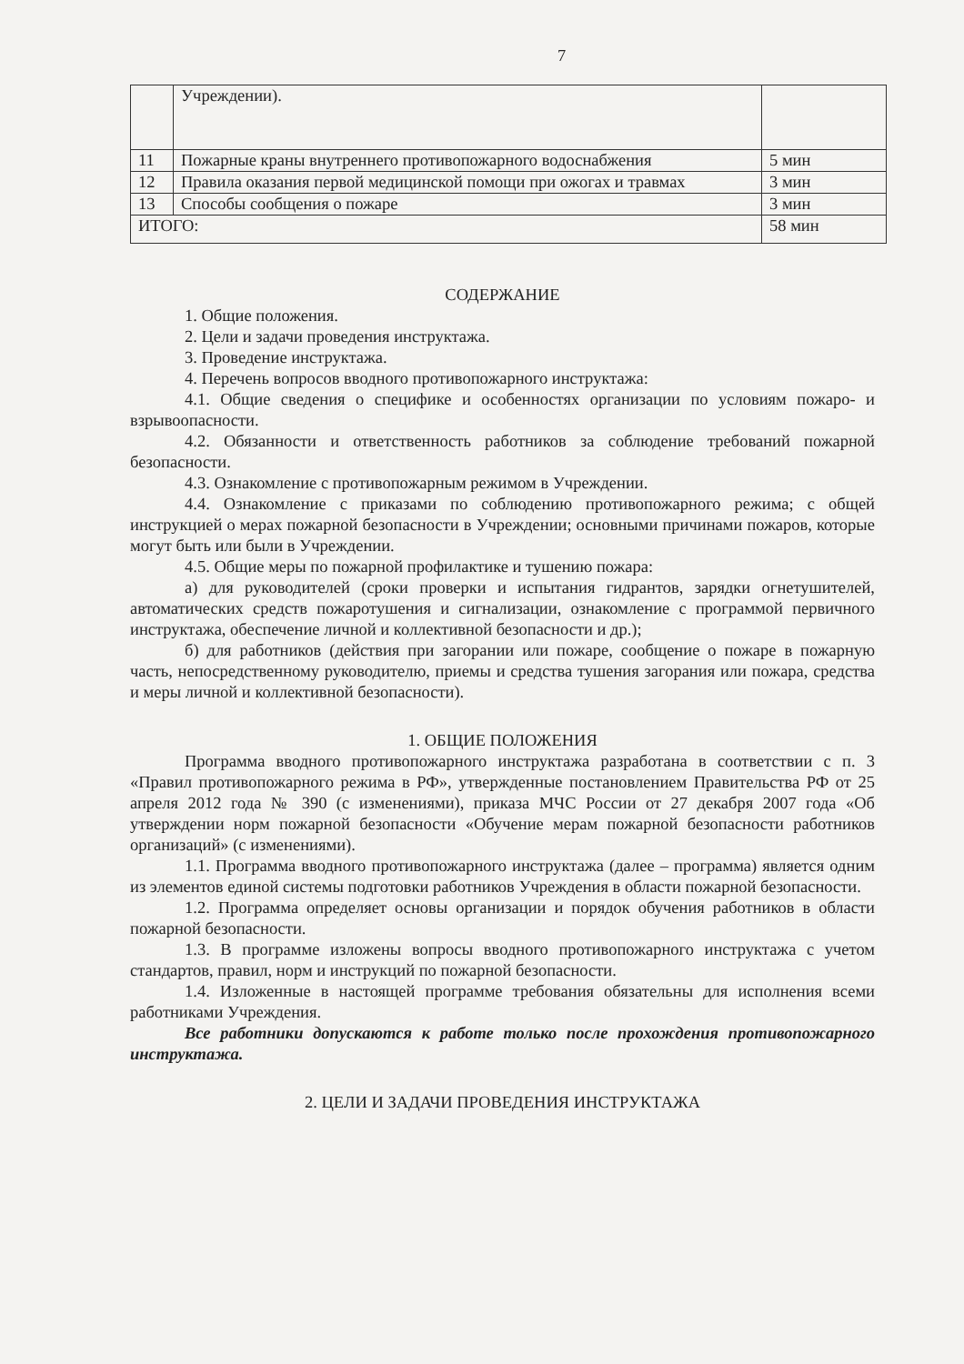7
| | Учреждении). | |
| 11 | Пожарные краны внутреннего противопожарного водоснабжения | 5 мин |
| 12 | Правила оказания первой медицинской помощи при ожогах и травмах | 3 мин |
| 13 | Способы сообщения о пожаре | 3 мин |
| ИТОГО: | | 58 мин |
СОДЕРЖАНИЕ
1. Общие положения.
2. Цели и задачи проведения инструктажа.
3. Проведение инструктажа.
4. Перечень вопросов вводного противопожарного инструктажа:
4.1. Общие сведения о специфике и особенностях организации по условиям пожаро- и взрывоопасности.
4.2. Обязанности и ответственность работников за соблюдение требований пожарной безопасности.
4.3. Ознакомление с противопожарным режимом в Учреждении.
4.4. Ознакомление с приказами по соблюдению противопожарного режима; с общей инструкцией о мерах пожарной безопасности в Учреждении; основными причинами пожаров, которые могут быть или были в Учреждении.
4.5. Общие меры по пожарной профилактике и тушению пожара:
а) для руководителей (сроки проверки и испытания гидрантов, зарядки огнетушителей, автоматических средств пожаротушения и сигнализации, ознакомление с программой первичного инструктажа, обеспечение личной и коллективной безопасности и др.);
б) для работников (действия при загорании или пожаре, сообщение о пожаре в пожарную часть, непосредственному руководителю, приемы и средства тушения загорания или пожара, средства и меры личной и коллективной безопасности).
1. ОБЩИЕ ПОЛОЖЕНИЯ
Программа вводного противопожарного инструктажа разработана в соответствии с п. 3 «Правил противопожарного режима в РФ», утвержденные постановлением Правительства РФ от 25 апреля 2012 года № 390 (с изменениями), приказа МЧС России от 27 декабря 2007 года «Об утверждении норм пожарной безопасности «Обучение мерам пожарной безопасности работников организаций» (с изменениями).
1.1. Программа вводного противопожарного инструктажа (далее – программа) является одним из элементов единой системы подготовки работников Учреждения в области пожарной безопасности.
1.2. Программа определяет основы организации и порядок обучения работников в области пожарной безопасности.
1.3. В программе изложены вопросы вводного противопожарного инструктажа с учетом стандартов, правил, норм и инструкций по пожарной безопасности.
1.4. Изложенные в настоящей программе требования обязательны для исполнения всеми работниками Учреждения.
Все работники допускаются к работе только после прохождения противопожарного инструктажа.
2. ЦЕЛИ И ЗАДАЧИ ПРОВЕДЕНИЯ ИНСТРУКТАЖА